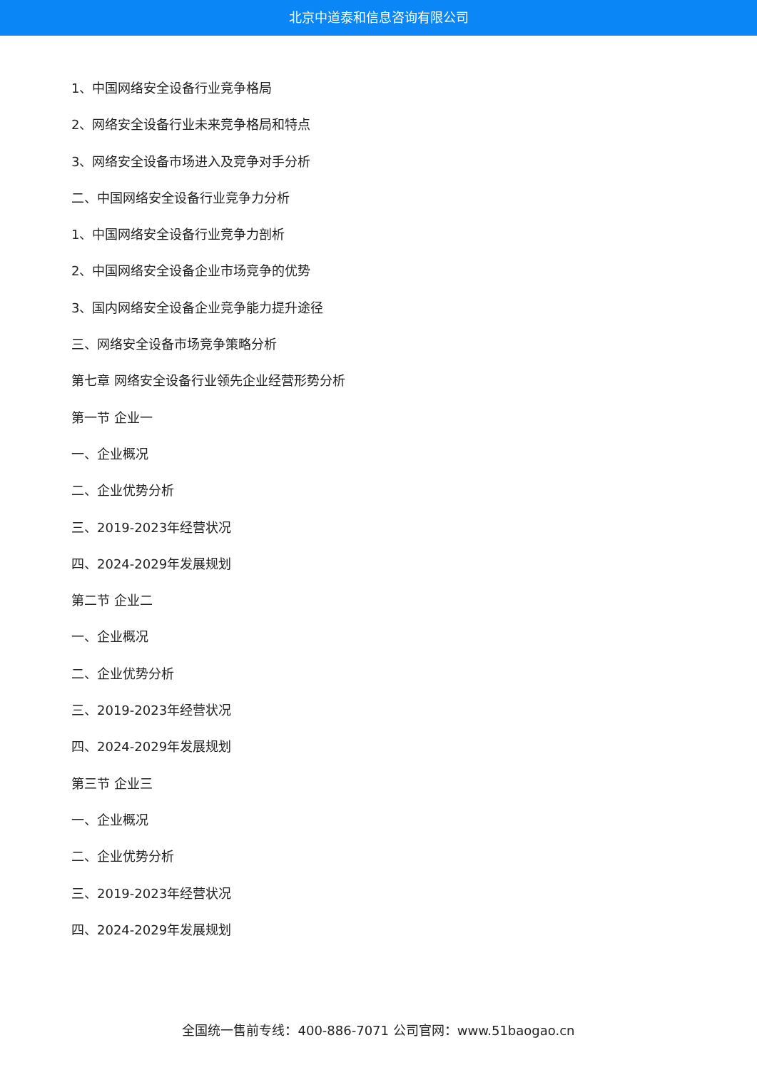北京中道泰和信息咨询有限公司
1、中国网络安全设备行业竞争格局
2、网络安全设备行业未来竞争格局和特点
3、网络安全设备市场进入及竞争对手分析
二、中国网络安全设备行业竞争力分析
1、中国网络安全设备行业竞争力剖析
2、中国网络安全设备企业市场竞争的优势
3、国内网络安全设备企业竞争能力提升途径
三、网络安全设备市场竞争策略分析
第七章 网络安全设备行业领先企业经营形势分析
第一节 企业一
一、企业概况
二、企业优势分析
三、2019-2023年经营状况
四、2024-2029年发展规划
第二节 企业二
一、企业概况
二、企业优势分析
三、2019-2023年经营状况
四、2024-2029年发展规划
第三节 企业三
一、企业概况
二、企业优势分析
三、2019-2023年经营状况
四、2024-2029年发展规划
全国统一售前专线：400-886-7071 公司官网：www.51baogao.cn